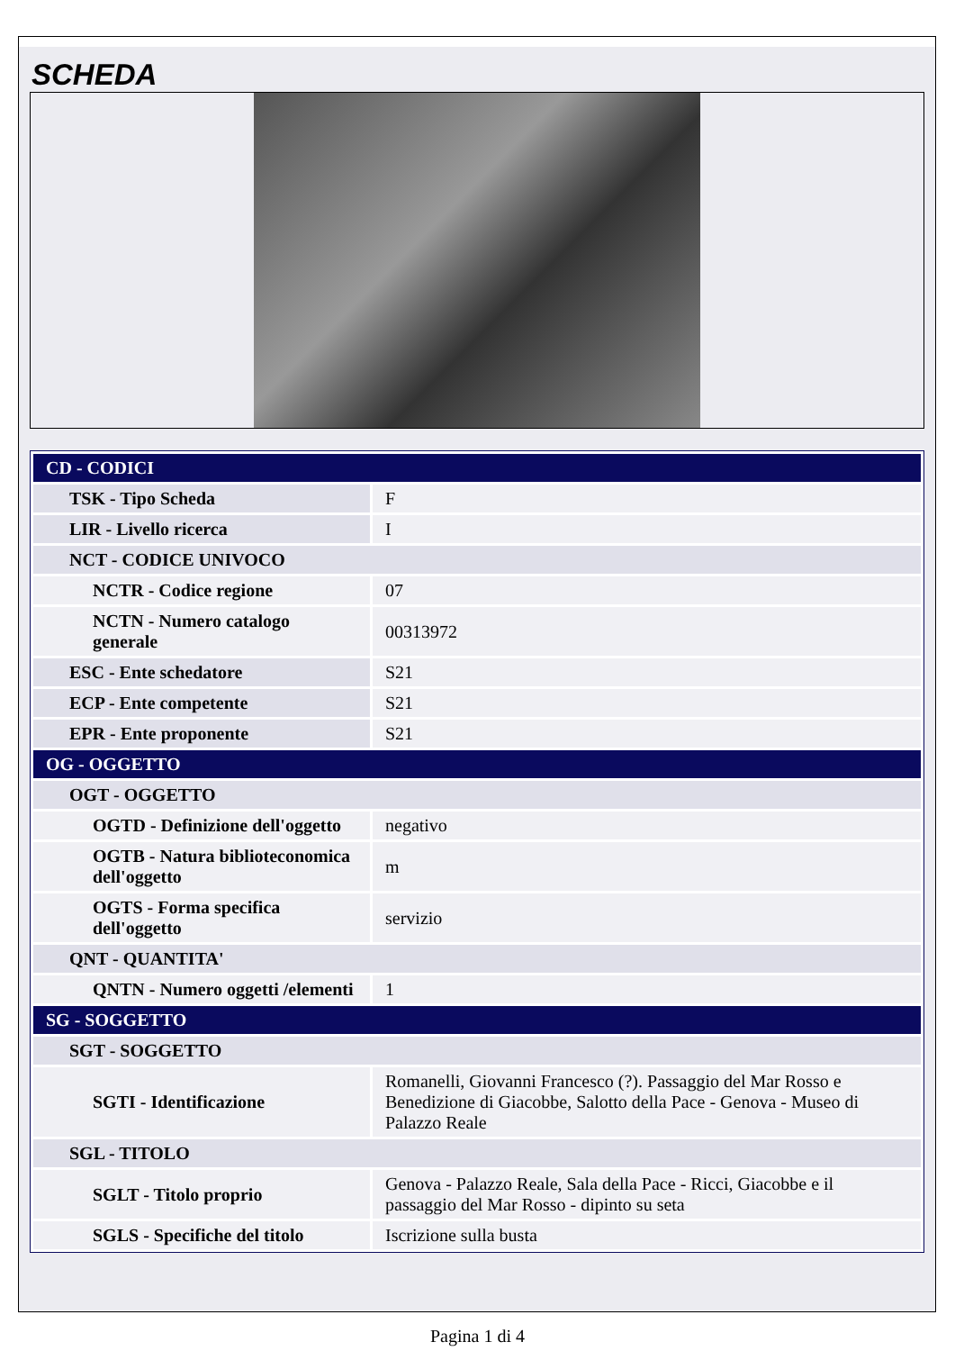SCHEDA
| CD - CODICI | |
| TSK - Tipo Scheda | F |
| LIR - Livello ricerca | I |
| NCT - CODICE UNIVOCO | |
| NCTR - Codice regione | 07 |
| NCTN - Numero catalogo generale | 00313972 |
| ESC - Ente schedatore | S21 |
| ECP - Ente competente | S21 |
| EPR - Ente proponente | S21 |
| OG - OGGETTO | |
| OGT - OGGETTO | |
| OGTD - Definizione dell'oggetto | negativo |
| OGTB - Natura biblioteconomica dell'oggetto | m |
| OGTS - Forma specifica dell'oggetto | servizio |
| QNT - QUANTITA' | |
| QNTN - Numero oggetti /elementi | 1 |
| SG - SOGGETTO | |
| SGT - SOGGETTO | |
| SGTI - Identificazione | Romanelli, Giovanni Francesco (?). Passaggio del Mar Rosso e Benedizione di Giacobbe, Salotto della Pace - Genova - Museo di Palazzo Reale |
| SGL - TITOLO | |
| SGLT - Titolo proprio | Genova - Palazzo Reale, Sala della Pace - Ricci, Giacobbe e il passaggio del Mar Rosso - dipinto su seta |
| SGLS - Specifiche del titolo | Iscrizione sulla busta |
Pagina 1 di 4